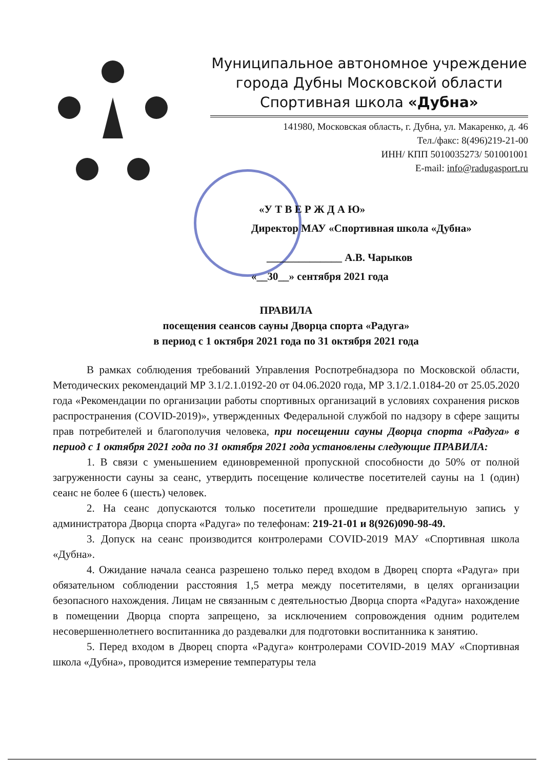Муниципальное автономное учреждение
города Дубны Московской области
Спортивная школа «Дубна»
141980, Московская область, г. Дубна, ул. Макаренко, д. 46
Тел./факс: 8(496)219-21-00
ИНН/ КПП 5010035273/ 501001001
E-mail: info@radugasport.ru
«У Т В Е Р Ж Д А Ю»
Директор МАУ «Спортивная школа «Дубна»
______________ А.В. Чарыков
«__30__» сентября 2021 года
ПРАВИЛА
посещения сеансов сауны Дворца спорта «Радуга»
в период с 1 октября 2021 года по 31 октября 2021 года
В рамках соблюдения требований Управления Роспотребнадзора по Московской области, Методических рекомендаций МР 3.1/2.1.0192-20 от 04.06.2020 года, МР 3.1/2.1.0184-20 от 25.05.2020 года «Рекомендации по организации работы спортивных организаций в условиях сохранения рисков распространения (COVID-2019)», утвержденных Федеральной службой по надзору в сфере защиты прав потребителей и благополучия человека, при посещении сауны Дворца спорта «Радуга» в период с 1 октября 2021 года по 31 октября 2021 года установлены следующие ПРАВИЛА:
1. В связи с уменьшением единовременной пропускной способности до 50% от полной загруженности сауны за сеанс, утвердить посещение количестве посетителей сауны на 1 (один) сеанс не более 6 (шесть) человек.
2. На сеанс допускаются только посетители прошедшие предварительную запись у администратора Дворца спорта «Радуга» по телефонам: 219-21-01 и 8(926)090-98-49.
3. Допуск на сеанс производится контролерами COVID-2019 МАУ «Спортивная школа «Дубна».
4. Ожидание начала сеанса разрешено только перед входом в Дворец спорта «Радуга» при обязательном соблюдении расстояния 1,5 метра между посетителями, в целях организации безопасного нахождения. Лицам не связанным с деятельностью Дворца спорта «Радуга» нахождение в помещении Дворца спорта запрещено, за исключением сопровождения одним родителем несовершеннолетнего воспитанника до раздевалки для подготовки воспитанника к занятию.
5. Перед входом в Дворец спорта «Радуга» контролерами COVID-2019 МАУ «Спортивная школа «Дубна», проводится измерение температуры тела